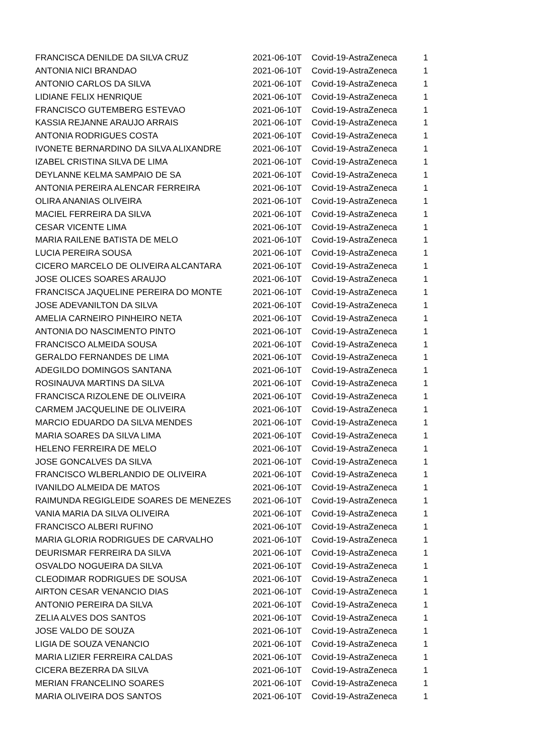| FRANCISCA DENILDE DA SILVA CRUZ | 2021-06-10T | Covid-19-AstraZeneca | 1 |
| ANTONIA NICI BRANDAO | 2021-06-10T | Covid-19-AstraZeneca | 1 |
| ANTONIO CARLOS DA SILVA | 2021-06-10T | Covid-19-AstraZeneca | 1 |
| LIDIANE FELIX HENRIQUE | 2021-06-10T | Covid-19-AstraZeneca | 1 |
| FRANCISCO GUTEMBERG ESTEVAO | 2021-06-10T | Covid-19-AstraZeneca | 1 |
| KASSIA REJANNE ARAUJO ARRAIS | 2021-06-10T | Covid-19-AstraZeneca | 1 |
| ANTONIA RODRIGUES COSTA | 2021-06-10T | Covid-19-AstraZeneca | 1 |
| IVONETE BERNARDINO DA SILVA ALIXANDRE | 2021-06-10T | Covid-19-AstraZeneca | 1 |
| IZABEL CRISTINA SILVA DE LIMA | 2021-06-10T | Covid-19-AstraZeneca | 1 |
| DEYLANNE KELMA SAMPAIO DE SA | 2021-06-10T | Covid-19-AstraZeneca | 1 |
| ANTONIA PEREIRA ALENCAR FERREIRA | 2021-06-10T | Covid-19-AstraZeneca | 1 |
| OLIRA ANANIAS OLIVEIRA | 2021-06-10T | Covid-19-AstraZeneca | 1 |
| MACIEL FERREIRA DA SILVA | 2021-06-10T | Covid-19-AstraZeneca | 1 |
| CESAR VICENTE LIMA | 2021-06-10T | Covid-19-AstraZeneca | 1 |
| MARIA RAILENE BATISTA DE MELO | 2021-06-10T | Covid-19-AstraZeneca | 1 |
| LUCIA PEREIRA SOUSA | 2021-06-10T | Covid-19-AstraZeneca | 1 |
| CICERO MARCELO DE OLIVEIRA ALCANTARA | 2021-06-10T | Covid-19-AstraZeneca | 1 |
| JOSE OLICES SOARES ARAUJO | 2021-06-10T | Covid-19-AstraZeneca | 1 |
| FRANCISCA JAQUELINE PEREIRA DO MONTE | 2021-06-10T | Covid-19-AstraZeneca | 1 |
| JOSE ADEVANILTON DA SILVA | 2021-06-10T | Covid-19-AstraZeneca | 1 |
| AMELIA CARNEIRO PINHEIRO NETA | 2021-06-10T | Covid-19-AstraZeneca | 1 |
| ANTONIA DO NASCIMENTO PINTO | 2021-06-10T | Covid-19-AstraZeneca | 1 |
| FRANCISCO ALMEIDA SOUSA | 2021-06-10T | Covid-19-AstraZeneca | 1 |
| GERALDO FERNANDES DE LIMA | 2021-06-10T | Covid-19-AstraZeneca | 1 |
| ADEGILDO DOMINGOS SANTANA | 2021-06-10T | Covid-19-AstraZeneca | 1 |
| ROSINAUVA MARTINS DA SILVA | 2021-06-10T | Covid-19-AstraZeneca | 1 |
| FRANCISCA RIZOLENE DE OLIVEIRA | 2021-06-10T | Covid-19-AstraZeneca | 1 |
| CARMEM JACQUELINE DE OLIVEIRA | 2021-06-10T | Covid-19-AstraZeneca | 1 |
| MARCIO EDUARDO DA SILVA MENDES | 2021-06-10T | Covid-19-AstraZeneca | 1 |
| MARIA SOARES DA SILVA LIMA | 2021-06-10T | Covid-19-AstraZeneca | 1 |
| HELENO FERREIRA DE MELO | 2021-06-10T | Covid-19-AstraZeneca | 1 |
| JOSE GONCALVES DA SILVA | 2021-06-10T | Covid-19-AstraZeneca | 1 |
| FRANCISCO WLBERLANDIO DE OLIVEIRA | 2021-06-10T | Covid-19-AstraZeneca | 1 |
| IVANILDO ALMEIDA DE MATOS | 2021-06-10T | Covid-19-AstraZeneca | 1 |
| RAIMUNDA REGIGLEIDE SOARES DE MENEZES | 2021-06-10T | Covid-19-AstraZeneca | 1 |
| VANIA MARIA DA SILVA OLIVEIRA | 2021-06-10T | Covid-19-AstraZeneca | 1 |
| FRANCISCO ALBERI RUFINO | 2021-06-10T | Covid-19-AstraZeneca | 1 |
| MARIA GLORIA RODRIGUES DE CARVALHO | 2021-06-10T | Covid-19-AstraZeneca | 1 |
| DEURISMAR FERREIRA DA SILVA | 2021-06-10T | Covid-19-AstraZeneca | 1 |
| OSVALDO NOGUEIRA DA SILVA | 2021-06-10T | Covid-19-AstraZeneca | 1 |
| CLEODIMAR RODRIGUES DE SOUSA | 2021-06-10T | Covid-19-AstraZeneca | 1 |
| AIRTON CESAR VENANCIO DIAS | 2021-06-10T | Covid-19-AstraZeneca | 1 |
| ANTONIO PEREIRA DA SILVA | 2021-06-10T | Covid-19-AstraZeneca | 1 |
| ZELIA ALVES DOS SANTOS | 2021-06-10T | Covid-19-AstraZeneca | 1 |
| JOSE VALDO DE SOUZA | 2021-06-10T | Covid-19-AstraZeneca | 1 |
| LIGIA DE SOUZA VENANCIO | 2021-06-10T | Covid-19-AstraZeneca | 1 |
| MARIA LIZIER FERREIRA CALDAS | 2021-06-10T | Covid-19-AstraZeneca | 1 |
| CICERA BEZERRA DA SILVA | 2021-06-10T | Covid-19-AstraZeneca | 1 |
| MERIAN FRANCELINO SOARES | 2021-06-10T | Covid-19-AstraZeneca | 1 |
| MARIA OLIVEIRA DOS SANTOS | 2021-06-10T | Covid-19-AstraZeneca | 1 |